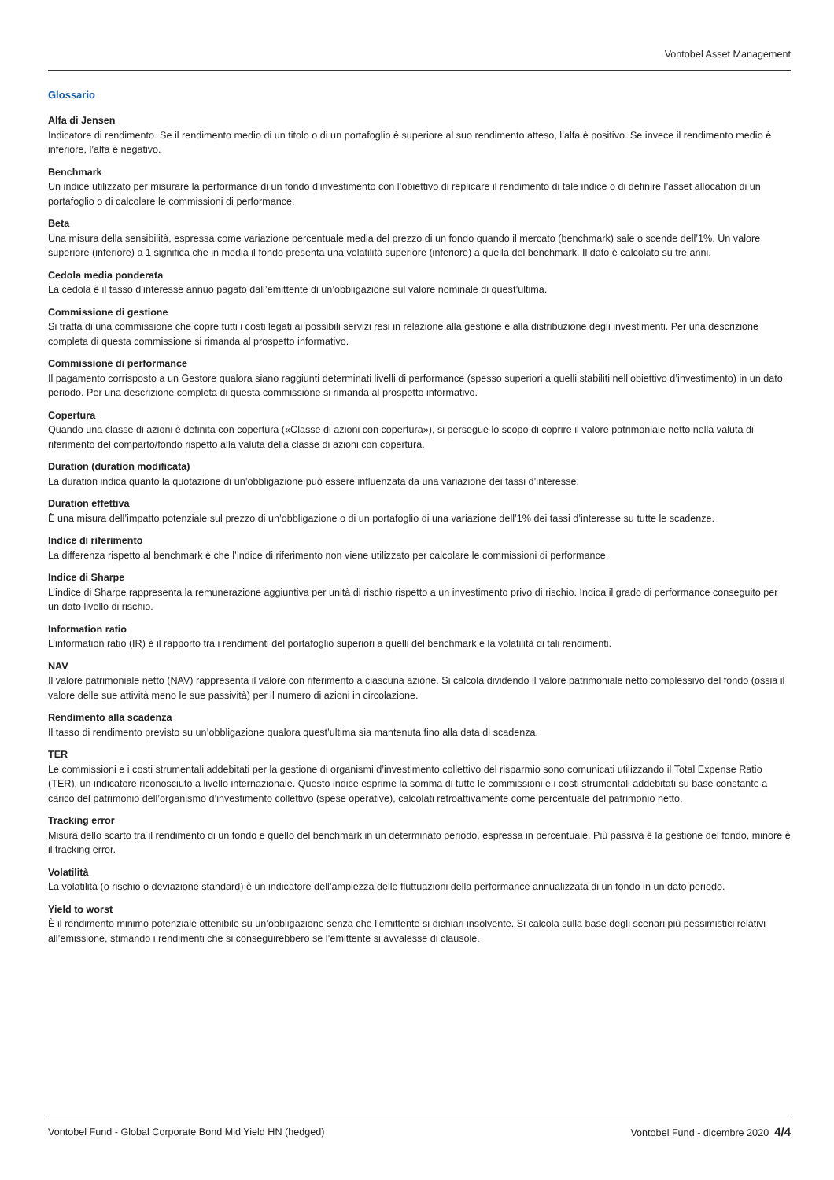Vontobel Asset Management
Glossario
Alfa di Jensen
Indicatore di rendimento. Se il rendimento medio di un titolo o di un portafoglio è superiore al suo rendimento atteso, l’alfa è positivo. Se invece il rendimento medio è inferiore, l’alfa è negativo.
Benchmark
Un indice utilizzato per misurare la performance di un fondo d’investimento con l’obiettivo di replicare il rendimento di tale indice o di definire l’asset allocation di un portafoglio o di calcolare le commissioni di performance.
Beta
Una misura della sensibilità, espressa come variazione percentuale media del prezzo di un fondo quando il mercato (benchmark) sale o scende dell’1%. Un valore superiore (inferiore) a 1 significa che in media il fondo presenta una volatilità superiore (inferiore) a quella del benchmark. Il dato è calcolato su tre anni.
Cedola media ponderata
La cedola è il tasso d’interesse annuo pagato dall’emittente di un’obbligazione sul valore nominale di quest’ultima.
Commissione di gestione
Si tratta di una commissione che copre tutti i costi legati ai possibili servizi resi in relazione alla gestione e alla distribuzione degli investimenti. Per una descrizione completa di questa commissione si rimanda al prospetto informativo.
Commissione di performance
Il pagamento corrisposto a un Gestore qualora siano raggiunti determinati livelli di performance (spesso superiori a quelli stabiliti nell’obiettivo d’investimento) in un dato periodo. Per una descrizione completa di questa commissione si rimanda al prospetto informativo.
Copertura
Quando una classe di azioni è definita con copertura («Classe di azioni con copertura»), si persegue lo scopo di coprire il valore patrimoniale netto nella valuta di riferimento del comparto/fondo rispetto alla valuta della classe di azioni con copertura.
Duration (duration modificata)
La duration indica quanto la quotazione di un’obbligazione può essere influenzata da una variazione dei tassi d’interesse.
Duration effettiva
È una misura dell’impatto potenziale sul prezzo di un’obbligazione o di un portafoglio di una variazione dell’1% dei tassi d’interesse su tutte le scadenze.
Indice di riferimento
La differenza rispetto al benchmark è che l’indice di riferimento non viene utilizzato per calcolare le commissioni di performance.
Indice di Sharpe
L’indice di Sharpe rappresenta la remunerazione aggiuntiva per unità di rischio rispetto a un investimento privo di rischio. Indica il grado di performance conseguito per un dato livello di rischio.
Information ratio
L’information ratio (IR) è il rapporto tra i rendimenti del portafoglio superiori a quelli del benchmark e la volatilità di tali rendimenti.
NAV
Il valore patrimoniale netto (NAV) rappresenta il valore con riferimento a ciascuna azione. Si calcola dividendo il valore patrimoniale netto complessivo del fondo (ossia il valore delle sue attività meno le sue passività) per il numero di azioni in circolazione.
Rendimento alla scadenza
Il tasso di rendimento previsto su un’obbligazione qualora quest’ultima sia mantenuta fino alla data di scadenza.
TER
Le commissioni e i costi strumentali addebitati per la gestione di organismi d’investimento collettivo del risparmio sono comunicati utilizzando il Total Expense Ratio (TER), un indicatore riconosciuto a livello internazionale. Questo indice esprime la somma di tutte le commissioni e i costi strumentali addebitati su base constante a carico del patrimonio dell’organismo d’investimento collettivo (spese operative), calcolati retroattivamente come percentuale del patrimonio netto.
Tracking error
Misura dello scarto tra il rendimento di un fondo e quello del benchmark in un determinato periodo, espressa in percentuale. Più passiva è la gestione del fondo, minore è il tracking error.
Volatilità
La volatilità (o rischio o deviazione standard) è un indicatore dell’ampiezza delle fluttuazioni della performance annualizzata di un fondo in un dato periodo.
Yield to worst
È il rendimento minimo potenziale ottenibile su un’obbligazione senza che l’emittente si dichiari insolvente. Si calcola sulla base degli scenari più pessimistici relativi all’emissione, stimando i rendimenti che si conseguirebbero se l’emittente si avvalesse di clausole.
Vontobel Fund - Global Corporate Bond Mid Yield HN (hedged) Vontobel Fund - dicembre 2020 4/4